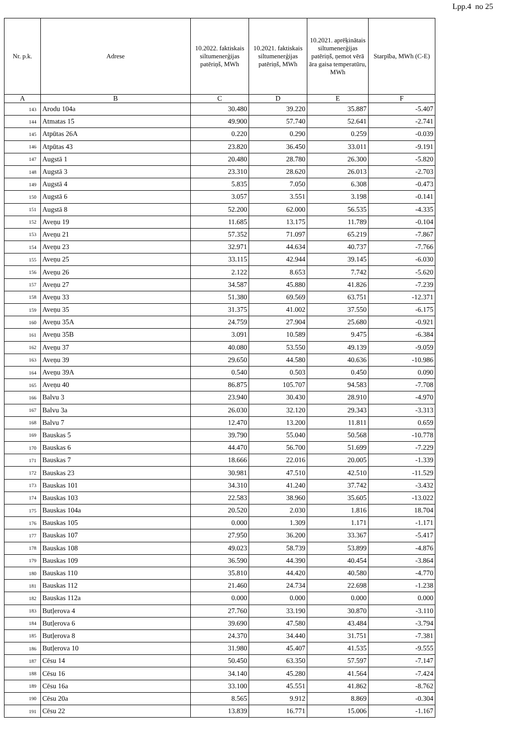Lpp.4 no 25
| Nr. p.k. | Adrese | 10.2022. faktiskais siltumenerģijas patēriņš, MWh | 10.2021. faktiskais siltumenerģijas patēriņš, MWh | 10.2021. aprēķinātais siltumenerģijas patēriņš, ņemot vērā āra gaisa temperatūru, MWh | Starpība, MWh (C-E) |
| --- | --- | --- | --- | --- | --- |
| A | B | C | D | E | F |
| 143 | Arodu 104a | 30.480 | 39.220 | 35.887 | -5.407 |
| 144 | Atmatas 15 | 49.900 | 57.740 | 52.641 | -2.741 |
| 145 | Atpūtas 26A | 0.220 | 0.290 | 0.259 | -0.039 |
| 146 | Atpūtas 43 | 23.820 | 36.450 | 33.011 | -9.191 |
| 147 | Augstā 1 | 20.480 | 28.780 | 26.300 | -5.820 |
| 148 | Augstā 3 | 23.310 | 28.620 | 26.013 | -2.703 |
| 149 | Augstā 4 | 5.835 | 7.050 | 6.308 | -0.473 |
| 150 | Augstā 6 | 3.057 | 3.551 | 3.198 | -0.141 |
| 151 | Augstā 8 | 52.200 | 62.000 | 56.535 | -4.335 |
| 152 | Aveņu 19 | 11.685 | 13.175 | 11.789 | -0.104 |
| 153 | Aveņu 21 | 57.352 | 71.097 | 65.219 | -7.867 |
| 154 | Aveņu 23 | 32.971 | 44.634 | 40.737 | -7.766 |
| 155 | Aveņu 25 | 33.115 | 42.944 | 39.145 | -6.030 |
| 156 | Aveņu 26 | 2.122 | 8.653 | 7.742 | -5.620 |
| 157 | Aveņu 27 | 34.587 | 45.880 | 41.826 | -7.239 |
| 158 | Aveņu 33 | 51.380 | 69.569 | 63.751 | -12.371 |
| 159 | Aveņu 35 | 31.375 | 41.002 | 37.550 | -6.175 |
| 160 | Aveņu 35A | 24.759 | 27.904 | 25.680 | -0.921 |
| 161 | Aveņu 35B | 3.091 | 10.589 | 9.475 | -6.384 |
| 162 | Aveņu 37 | 40.080 | 53.550 | 49.139 | -9.059 |
| 163 | Aveņu 39 | 29.650 | 44.580 | 40.636 | -10.986 |
| 164 | Aveņu 39A | 0.540 | 0.503 | 0.450 | 0.090 |
| 165 | Aveņu 40 | 86.875 | 105.707 | 94.583 | -7.708 |
| 166 | Balvu 3 | 23.940 | 30.430 | 28.910 | -4.970 |
| 167 | Balvu 3a | 26.030 | 32.120 | 29.343 | -3.313 |
| 168 | Balvu 7 | 12.470 | 13.200 | 11.811 | 0.659 |
| 169 | Bauskas 5 | 39.790 | 55.040 | 50.568 | -10.778 |
| 170 | Bauskas 6 | 44.470 | 56.700 | 51.699 | -7.229 |
| 171 | Bauskas 7 | 18.666 | 22.016 | 20.005 | -1.339 |
| 172 | Bauskas 23 | 30.981 | 47.510 | 42.510 | -11.529 |
| 173 | Bauskas 101 | 34.310 | 41.240 | 37.742 | -3.432 |
| 174 | Bauskas 103 | 22.583 | 38.960 | 35.605 | -13.022 |
| 175 | Bauskas 104a | 20.520 | 2.030 | 1.816 | 18.704 |
| 176 | Bauskas 105 | 0.000 | 1.309 | 1.171 | -1.171 |
| 177 | Bauskas 107 | 27.950 | 36.200 | 33.367 | -5.417 |
| 178 | Bauskas 108 | 49.023 | 58.739 | 53.899 | -4.876 |
| 179 | Bauskas 109 | 36.590 | 44.390 | 40.454 | -3.864 |
| 180 | Bauskas 110 | 35.810 | 44.420 | 40.580 | -4.770 |
| 181 | Bauskas 112 | 21.460 | 24.734 | 22.698 | -1.238 |
| 182 | Bauskas 112a | 0.000 | 0.000 | 0.000 | 0.000 |
| 183 | Butļerova 4 | 27.760 | 33.190 | 30.870 | -3.110 |
| 184 | Butļerova 6 | 39.690 | 47.580 | 43.484 | -3.794 |
| 185 | Butļerova 8 | 24.370 | 34.440 | 31.751 | -7.381 |
| 186 | Butļerova 10 | 31.980 | 45.407 | 41.535 | -9.555 |
| 187 | Cēsu 14 | 50.450 | 63.350 | 57.597 | -7.147 |
| 188 | Cēsu 16 | 34.140 | 45.280 | 41.564 | -7.424 |
| 189 | Cēsu 16a | 33.100 | 45.551 | 41.862 | -8.762 |
| 190 | Cēsu 20a | 8.565 | 9.912 | 8.869 | -0.304 |
| 191 | Cēsu 22 | 13.839 | 16.771 | 15.006 | -1.167 |